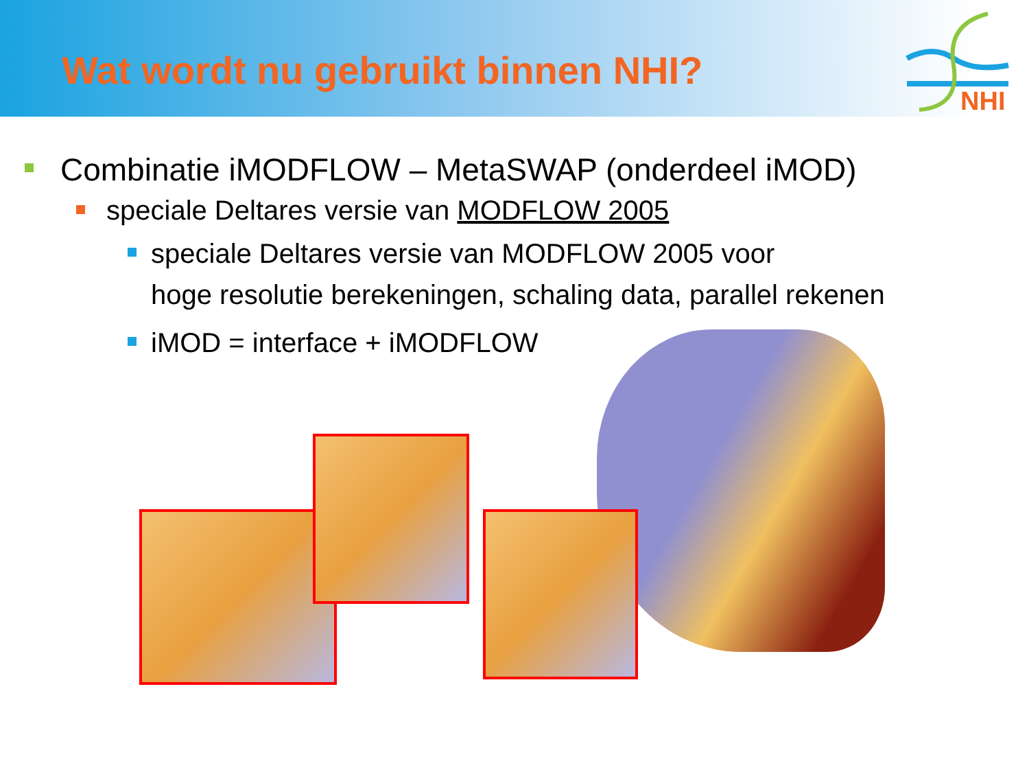Wat wordt nu gebruikt binnen NHI?
NHI
Combinatie iMODFLOW – MetaSWAP (onderdeel iMOD)
speciale Deltares versie van MODFLOW 2005
speciale Deltares versie van MODFLOW 2005 voor
hoge resolutie berekeningen, schaling data, parallel rekenen
iMOD = interface + iMODFLOW